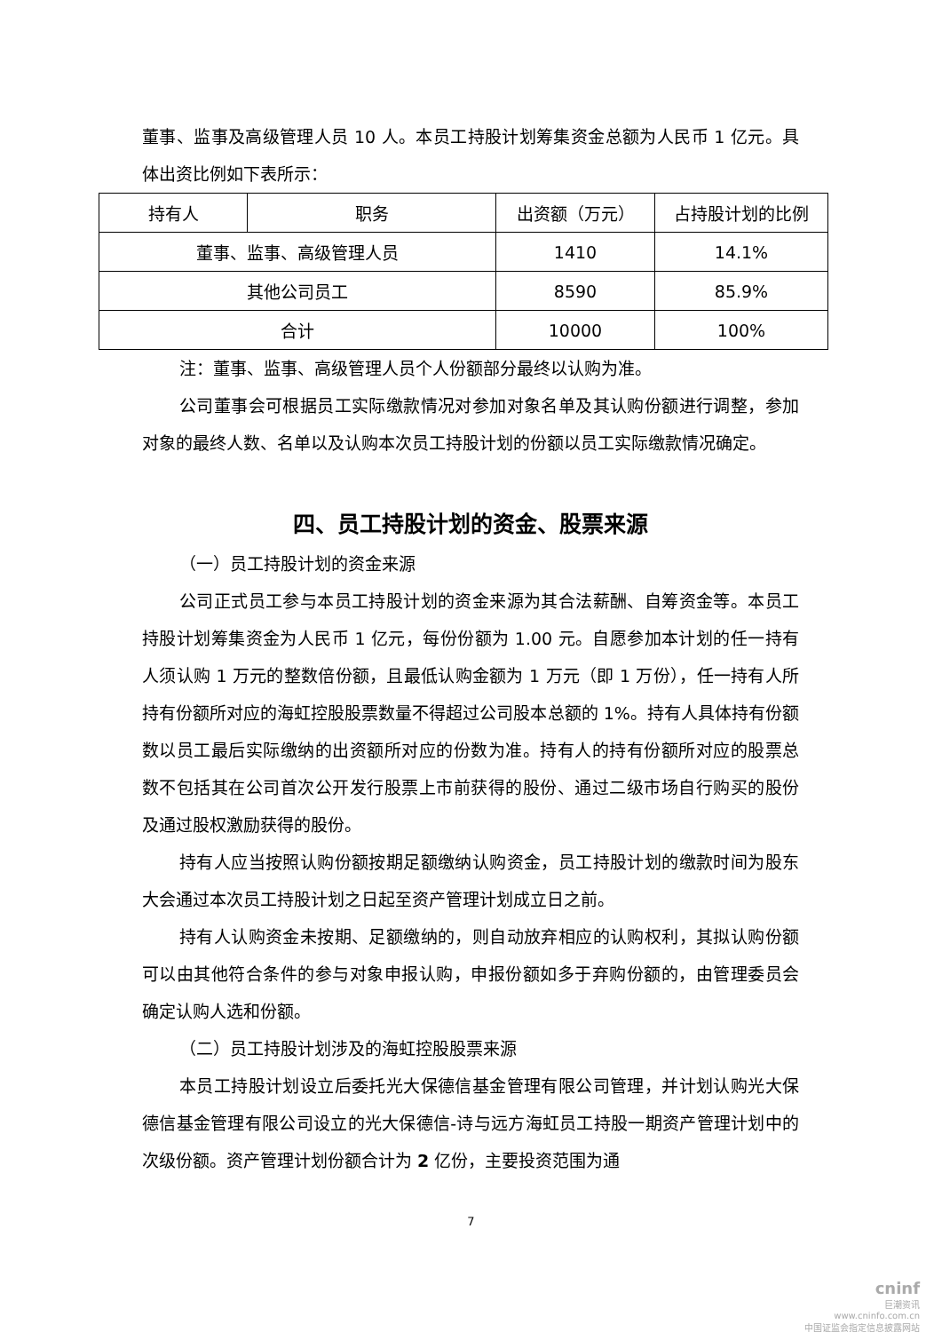董事、监事及高级管理人员 10 人。本员工持股计划筹集资金总额为人民币 1 亿元。具体出资比例如下表所示：
| 持有人 | 职务 | 出资额（万元） | 占持股计划的比例 |
| 董事、监事、高级管理人员 | | 1410 | 14.1% |
| 其他公司员工 | | 8590 | 85.9% |
| 合计 | | 10000 | 100% |
注：董事、监事、高级管理人员个人份额部分最终以认购为准。
公司董事会可根据员工实际缴款情况对参加对象名单及其认购份额进行调整，参加对象的最终人数、名单以及认购本次员工持股计划的份额以员工实际缴款情况确定。
四、员工持股计划的资金、股票来源
（一）员工持股计划的资金来源
公司正式员工参与本员工持股计划的资金来源为其合法薪酬、自筹资金等。本员工持股计划筹集资金为人民币 1 亿元，每份份额为 1.00 元。自愿参加本计划的任一持有人须认购 1 万元的整数倍份额，且最低认购金额为 1 万元（即 1 万份），任一持有人所持有份额所对应的海虹控股股票数量不得超过公司股本总额的 1%。持有人具体持有份额数以员工最后实际缴纳的出资额所对应的份数为准。持有人的持有份额所对应的股票总数不包括其在公司首次公开发行股票上市前获得的股份、通过二级市场自行购买的股份及通过股权激励获得的股份。
持有人应当按照认购份额按期足额缴纳认购资金，员工持股计划的缴款时间为股东大会通过本次员工持股计划之日起至资产管理计划成立日之前。
持有人认购资金未按期、足额缴纳的，则自动放弃相应的认购权利，其拟认购份额可以由其他符合条件的参与对象申报认购，申报份额如多于弃购份额的，由管理委员会确定认购人选和份额。
（二）员工持股计划涉及的海虹控股股票来源
本员工持股计划设立后委托光大保德信基金管理有限公司管理，并计划认购光大保德信基金管理有限公司设立的光大保德信-诗与远方海虹员工持股一期资产管理计划中的次级份额。资产管理计划份额合计为 2 亿份，主要投资范围为通
7
cninf
巨潮资讯
www.cninfo.com.cn
中国证监会指定信息披露网站